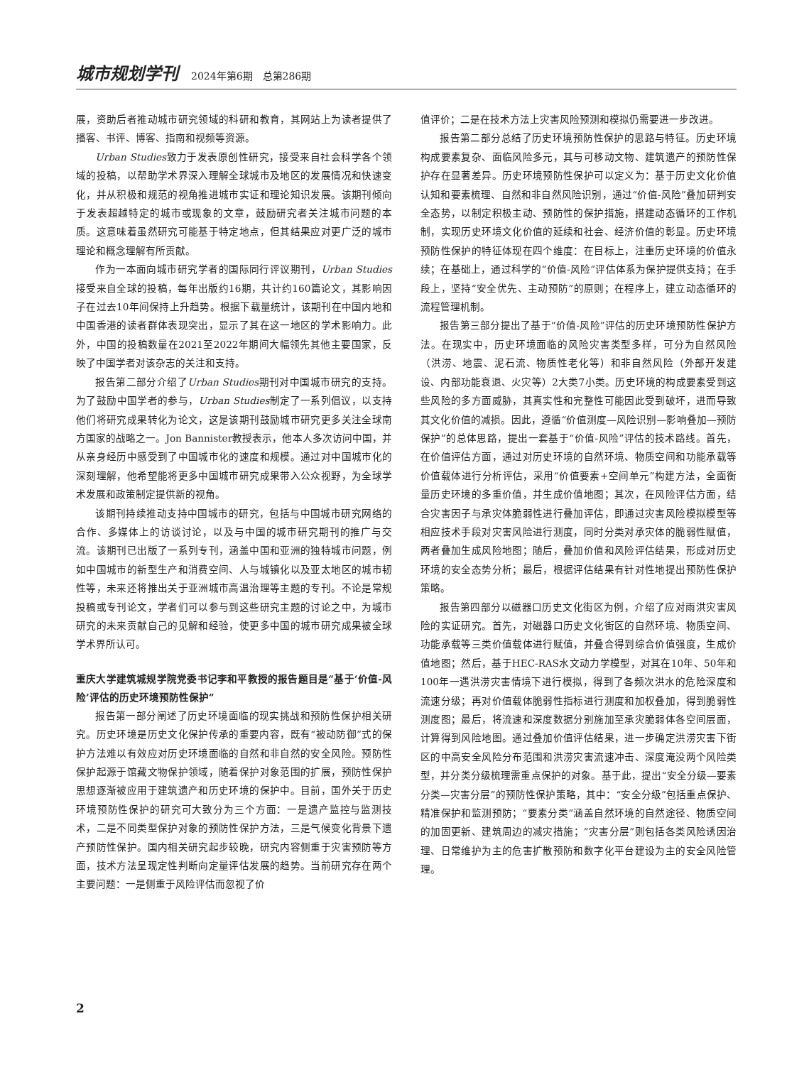城市规划学刊 2024年第6期　总第286期
展，资助后者推动城市研究领域的科研和教育，其网站上为读者提供了播客、书评、博客、指南和视频等资源。
Urban Studies致力于发表原创性研究，接受来自社会科学各个领域的投稿，以帮助学术界深入理解全球城市及地区的发展情况和快速变化，并从积极和规范的视角推进城市实证和理论知识发展。该期刊倾向于发表超越特定的城市或现象的文章，鼓励研究者关注城市问题的本质。这意味着虽然研究可能基于特定地点，但其结果应对更广泛的城市理论和概念理解有所贡献。
作为一本面向城市研究学者的国际同行评议期刊，Urban Studies接受来自全球的投稿，每年出版约16期，共计约160篇论文，其影响因子在过去10年间保持上升趋势。根据下载量统计，该期刊在中国内地和中国香港的读者群体表现突出，显示了其在这一地区的学术影响力。此外，中国的投稿数量在2021至2022年期间大幅领先其他主要国家，反映了中国学者对该杂志的关注和支持。
报告第二部分介绍了Urban Studies期刊对中国城市研究的支持。为了鼓励中国学者的参与，Urban Studies制定了一系列倡议，以支持他们将研究成果转化为论文，这是该期刊鼓励城市研究更多关注全球南方国家的战略之一。Jon Bannister教授表示，他本人多次访问中国，并从亲身经历中感受到了中国城市化的速度和规模。通过对中国城市化的深刻理解，他希望能将更多中国城市研究成果带入公众视野，为全球学术发展和政策制定提供新的视角。
该期刊持续推动支持中国城市的研究，包括与中国城市研究网络的合作、多媒体上的访谈讨论，以及与中国的城市研究期刊的推广与交流。该期刊已出版了一系列专刊，涵盖中国和亚洲的独特城市问题，例如中国城市的新型生产和消费空间、人与城镇化以及亚太地区的城市韧性等，未来还将推出关于亚洲城市高温治理等主题的专刊。不论是常规投稿或专刊论文，学者们可以参与到这些研究主题的讨论之中，为城市研究的未来贡献自己的见解和经验，使更多中国的城市研究成果被全球学术界所认可。
重庆大学建筑城规学院党委书记李和平教授的报告题目是“基于‘价值-风险’评估的历史环境预防性保护”
报告第一部分阐述了历史环境面临的现实挑战和预防性保护相关研究。历史环境是历史文化保护传承的重要内容，既有“被动防御”式的保护方法难以有效应对历史环境面临的自然和非自然的安全风险。预防性保护起源于馆藏文物保护领域，随着保护对象范围的扩展，预防性保护思想逐渐被应用于建筑遗产和历史环境的保护中。目前，国外关于历史环境预防性保护的研究可大致分为三个方面：一是遗产监控与监测技术，二是不同类型保护对象的预防性保护方法，三是气候变化背景下遗产预防性保护。国内相关研究起步较晚，研究内容侧重于灾害预防等方面，技术方法呈现定性判断向定量评估发展的趋势。当前研究存在两个主要问题：一是侧重于风险评估而忽视了价
值评价；二是在技术方法上灾害风险预测和模拟仍需要进一步改进。
报告第二部分总结了历史环境预防性保护的思路与特征。历史环境构成要素复杂、面临风险多元，其与可移动文物、建筑遗产的预防性保护存在显著差异。历史环境预防性保护可以定义为：基于历史文化价值认知和要素梳理、自然和非自然风险识别，通过“价值-风险”叠加研判安全态势，以制定积极主动、预防性的保护措施，搭建动态循环的工作机制，实现历史环境文化价值的延续和社会、经济价值的彰显。历史环境预防性保护的特征体现在四个维度：在目标上，注重历史环境的价值永续；在基础上，通过科学的“价值-风险”评估体系为保护提供支持；在手段上，坚持“安全优先、主动预防”的原则；在程序上，建立动态循环的流程管理机制。
报告第三部分提出了基于“价值-风险”评估的历史环境预防性保护方法。在现实中，历史环境面临的风险灾害类型多样，可分为自然风险（洪涝、地震、泥石流、物质性老化等）和非自然风险（外部开发建设、内部功能衰退、火灾等）2大类7小类。历史环境的构成要素受到这些风险的多方面威胁，其真实性和完整性可能因此受到破坏，进而导致其文化价值的减损。因此，遵循“价值测度—风险识别—影响叠加—预防保护”的总体思路，提出一套基于“价值-风险”评估的技术路线。首先，在价值评估方面，通过对历史环境的自然环境、物质空间和功能承载等价值载体进行分析评估，采用“价值要素+空间单元”构建方法，全面衡量历史环境的多重价值，并生成价值地图；其次，在风险评估方面，结合灾害因子与承灾体脆弱性进行叠加评估，即通过灾害风险模拟模型等相应技术手段对灾害风险进行测度，同时分类对承灾体的脆弱性赋值，两者叠加生成风险地图；随后，叠加价值和风险评估结果，形成对历史环境的安全态势分析；最后，根据评估结果有针对性地提出预防性保护策略。
报告第四部分以磁器口历史文化街区为例，介绍了应对雨洪灾害风险的实证研究。首先，对磁器口历史文化街区的自然环境、物质空间、功能承载等三类价值载体进行赋值，并叠合得到综合价值强度，生成价值地图；然后，基于HEC-RAS水文动力学模型，对其在10年、50年和100年一遇洪涝灾害情境下进行模拟，得到了各频次洪水的危险深度和流速分级；再对价值载体脆弱性指标进行测度和加权叠加，得到脆弱性测度图；最后，将流速和深度数据分别施加至承灾脆弱体各空间层面，计算得到风险地图。通过叠加价值评估结果，进一步确定洪涝灾害下街区的中高安全风险分布范围和洪涝灾害流速冲击、深度淹没两个风险类型，并分类分级梳理需重点保护的对象。基于此，提出“安全分级—要素分类—灾害分层”的预防性保护策略，其中：“安全分级”包括重点保护、精准保护和监测预防；“要素分类”涵盖自然环境的自然途径、物质空间的加固更新、建筑周边的减灾措施；“灾害分层”则包括各类风险诱因治理、日常维护为主的危害扩散预防和数字化平台建设为主的安全风险管理。
2